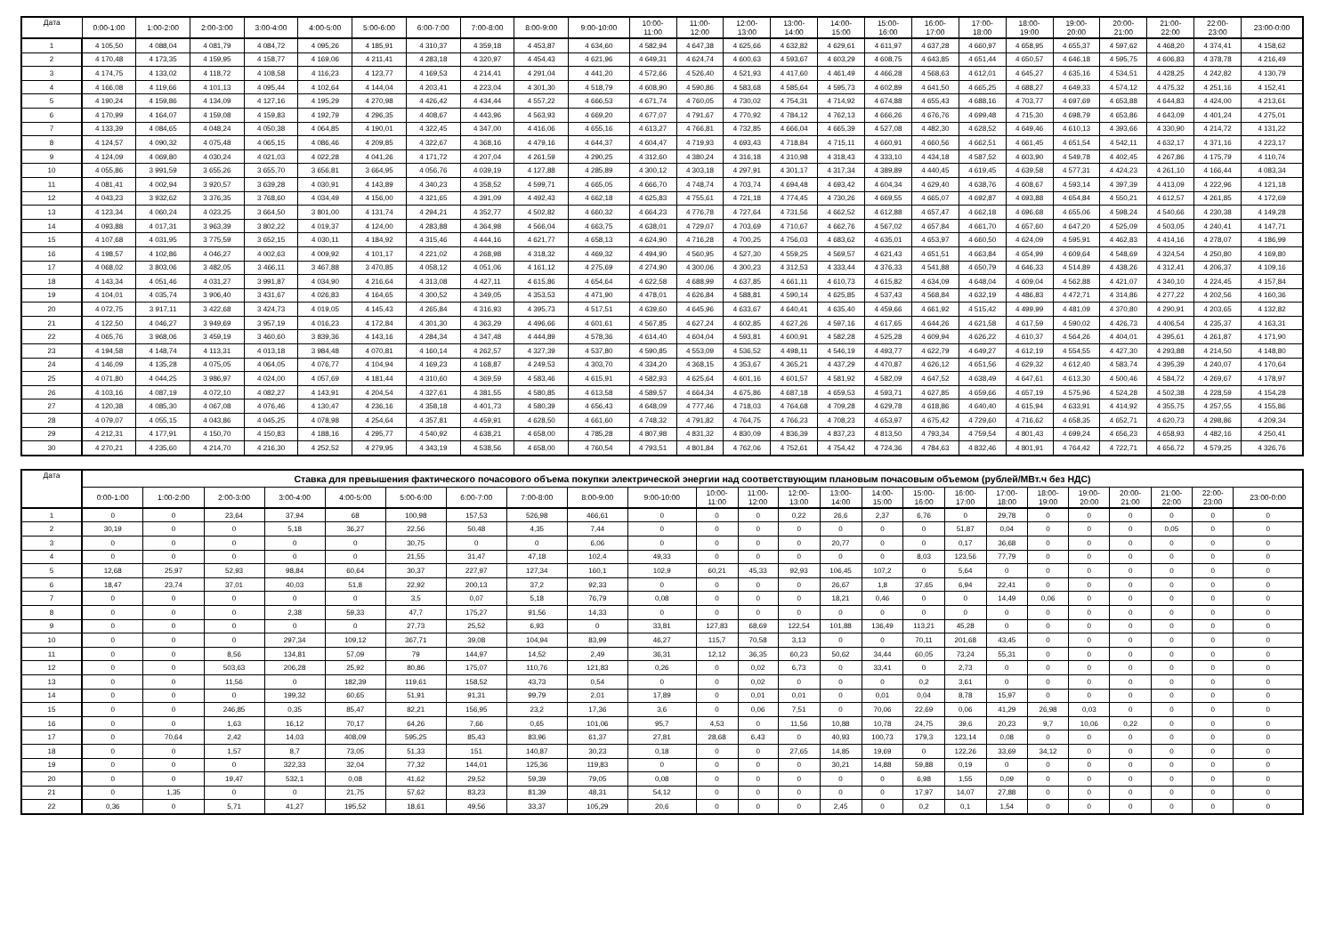| Дата | 0:00-1:00 | 1:00-2:00 | 2:00-3:00 | 3:00-4:00 | 4:00-5:00 | 5:00-6:00 | 6:00-7:00 | 7:00-8:00 | 8:00-9:00 | 9:00-10:00 | 10:00- 11:00 | 11:00- 12:00 | 12:00- 13:00 | 13:00- 14:00 | 14:00- 15:00 | 15:00- 16:00 | 16:00- 17:00 | 17:00- 18:00 | 18:00- 19:00 | 19:00- 20:00 | 20:00- 21:00 | 21:00- 22:00 | 22:00- 23:00 | 23:00-0:00 |
| --- | --- | --- | --- | --- | --- | --- | --- | --- | --- | --- | --- | --- | --- | --- | --- | --- | --- | --- | --- | --- | --- | --- | --- | --- |
| 1 | 4 105,50 | 4 088,04 | 4 081,79 | 4 084,72 | 4 095,26 | 4 185,91 | 4 310,37 | 4 359,18 | 4 453,87 | 4 634,60 | 4 582,94 | 4 647,38 | 4 625,66 | 4 632,82 | 4 629,61 | 4 611,97 | 4 637,28 | 4 660,97 | 4 658,95 | 4 655,37 | 4 597,62 | 4 468,20 | 4 374,41 | 4 158,62 |
| 2 | 4 170,48 | 4 173,35 | 4 159,95 | 4 158,77 | 4 169,06 | 4 211,41 | 4 283,18 | 4 320,97 | 4 454,43 | 4 621,96 | 4 649,31 | 4 624,74 | 4 600,63 | 4 593,67 | 4 603,29 | 4 608,75 | 4 643,85 | 4 651,44 | 4 650,57 | 4 646,18 | 4 595,75 | 4 606,83 | 4 378,78 | 4 216,49 |
| 3 | 4 174,75 | 4 133,02 | 4 118,72 | 4 108,58 | 4 116,23 | 4 123,77 | 4 169,53 | 4 214,41 | 4 291,04 | 4 441,20 | 4 572,66 | 4 526,40 | 4 521,93 | 4 417,60 | 4 461,49 | 4 466,28 | 4 568,63 | 4 612,01 | 4 645,27 | 4 635,16 | 4 534,51 | 4 428,25 | 4 242,82 | 4 130,79 |
| 4 | 4 166,08 | 4 119,66 | 4 101,13 | 4 095,44 | 4 102,64 | 4 144,04 | 4 203,41 | 4 223,04 | 4 301,30 | 4 518,79 | 4 608,90 | 4 590,86 | 4 583,68 | 4 585,64 | 4 595,73 | 4 602,89 | 4 641,50 | 4 665,25 | 4 688,27 | 4 649,33 | 4 574,12 | 4 475,32 | 4 251,16 | 4 152,41 |
| 5 | 4 190,24 | 4 159,86 | 4 134,09 | 4 127,16 | 4 195,29 | 4 270,98 | 4 426,42 | 4 434,44 | 4 557,22 | 4 666,53 | 4 671,74 | 4 760,05 | 4 730,02 | 4 754,31 | 4 714,92 | 4 674,88 | 4 655,43 | 4 688,16 | 4 703,77 | 4 697,69 | 4 653,88 | 4 644,83 | 4 424,00 | 4 213,61 |
| 6 | 4 170,99 | 4 164,07 | 4 159,08 | 4 159,83 | 4 192,79 | 4 296,35 | 4 408,67 | 4 443,96 | 4 563,93 | 4 669,20 | 4 677,07 | 4 791,67 | 4 770,92 | 4 784,12 | 4 762,13 | 4 666,26 | 4 676,76 | 4 699,48 | 4 715,30 | 4 698,79 | 4 653,86 | 4 643,09 | 4 401,24 | 4 275,01 |
| 7 | 4 133,39 | 4 084,65 | 4 048,24 | 4 050,38 | 4 064,85 | 4 190,01 | 4 322,45 | 4 347,00 | 4 416,06 | 4 655,16 | 4 613,27 | 4 766,81 | 4 732,85 | 4 666,04 | 4 665,39 | 4 527,08 | 4 482,30 | 4 628,52 | 4 649,46 | 4 610,13 | 4 393,66 | 4 330,90 | 4 214,72 | 4 131,22 |
| 8 | 4 124,57 | 4 090,32 | 4 075,48 | 4 065,15 | 4 086,46 | 4 209,85 | 4 322,67 | 4 368,16 | 4 479,16 | 4 644,37 | 4 604,47 | 4 719,93 | 4 693,43 | 4 718,84 | 4 715,11 | 4 660,91 | 4 660,56 | 4 662,51 | 4 661,45 | 4 651,54 | 4 542,11 | 4 632,17 | 4 371,16 | 4 223,17 |
| 9 | 4 124,09 | 4 069,80 | 4 030,24 | 4 021,03 | 4 022,28 | 4 041,26 | 4 171,72 | 4 207,04 | 4 261,59 | 4 290,25 | 4 312,60 | 4 380,24 | 4 316,18 | 4 310,98 | 4 318,43 | 4 333,10 | 4 434,18 | 4 587,52 | 4 603,90 | 4 549,78 | 4 402,45 | 4 267,86 | 4 175,79 | 4 110,74 |
| 10 | 4 055,86 | 3 991,59 | 3 655,26 | 3 655,70 | 3 656,81 | 3 664,95 | 4 056,76 | 4 039,19 | 4 127,88 | 4 285,89 | 4 300,12 | 4 303,18 | 4 297,91 | 4 301,17 | 4 317,34 | 4 389,89 | 4 440,45 | 4 619,45 | 4 639,58 | 4 577,31 | 4 424,23 | 4 261,10 | 4 166,44 | 4 083,34 |
| 11 | 4 081,41 | 4 002,94 | 3 920,57 | 3 639,28 | 4 030,91 | 4 143,89 | 4 340,23 | 4 358,52 | 4 599,71 | 4 665,05 | 4 666,70 | 4 748,74 | 4 703,74 | 4 694,48 | 4 693,42 | 4 604,34 | 4 629,40 | 4 638,76 | 4 608,67 | 4 593,14 | 4 397,39 | 4 413,09 | 4 222,96 | 4 121,18 |
| 12 | 4 043,23 | 3 932,62 | 3 376,35 | 3 768,60 | 4 034,49 | 4 156,00 | 4 321,65 | 4 391,09 | 4 492,43 | 4 662,18 | 4 625,83 | 4 755,61 | 4 721,18 | 4 774,45 | 4 730,26 | 4 669,55 | 4 665,07 | 4 692,87 | 4 693,88 | 4 654,84 | 4 550,21 | 4 612,57 | 4 261,85 | 4 172,69 |
| 13 | 4 123,34 | 4 060,24 | 4 023,25 | 3 664,50 | 3 801,00 | 4 131,74 | 4 294,21 | 4 352,77 | 4 502,82 | 4 660,32 | 4 664,23 | 4 776,78 | 4 727,64 | 4 731,56 | 4 662,52 | 4 612,88 | 4 657,47 | 4 662,18 | 4 696,68 | 4 655,06 | 4 598,24 | 4 540,66 | 4 230,38 | 4 149,28 |
| 14 | 4 093,88 | 4 017,31 | 3 963,39 | 3 802,22 | 4 019,37 | 4 124,00 | 4 283,88 | 4 364,98 | 4 566,04 | 4 663,75 | 4 638,01 | 4 729,07 | 4 703,69 | 4 710,67 | 4 662,76 | 4 567,02 | 4 657,84 | 4 661,70 | 4 657,60 | 4 647,20 | 4 525,09 | 4 503,05 | 4 240,41 | 4 147,71 |
| 15 | 4 107,68 | 4 031,95 | 3 775,59 | 3 652,15 | 4 030,11 | 4 184,92 | 4 315,46 | 4 444,16 | 4 621,77 | 4 658,13 | 4 624,90 | 4 716,28 | 4 700,25 | 4 756,03 | 4 683,62 | 4 635,01 | 4 653,97 | 4 660,50 | 4 624,09 | 4 595,91 | 4 462,83 | 4 414,16 | 4 278,07 | 4 186,99 |
| 16 | 4 198,57 | 4 102,86 | 4 046,27 | 4 002,63 | 4 009,92 | 4 101,17 | 4 221,02 | 4 268,98 | 4 318,32 | 4 469,32 | 4 494,90 | 4 560,95 | 4 527,30 | 4 559,25 | 4 569,57 | 4 621,43 | 4 651,51 | 4 663,84 | 4 654,99 | 4 609,64 | 4 548,69 | 4 324,54 | 4 250,80 | 4 169,80 |
| 17 | 4 068,02 | 3 803,06 | 3 482,05 | 3 466,11 | 3 467,88 | 3 470,85 | 4 058,12 | 4 051,06 | 4 161,12 | 4 275,69 | 4 274,90 | 4 300,06 | 4 300,23 | 4 312,53 | 4 333,44 | 4 376,33 | 4 541,88 | 4 650,79 | 4 646,33 | 4 514,89 | 4 438,26 | 4 312,41 | 4 206,37 | 4 109,16 |
| 18 | 4 143,34 | 4 051,46 | 4 031,27 | 3 991,87 | 4 034,90 | 4 216,64 | 4 313,08 | 4 427,11 | 4 615,86 | 4 654,64 | 4 622,58 | 4 688,99 | 4 637,85 | 4 661,11 | 4 610,73 | 4 615,82 | 4 634,09 | 4 648,04 | 4 609,04 | 4 562,88 | 4 421,07 | 4 340,10 | 4 224,45 | 4 157,84 |
| 19 | 4 104,01 | 4 035,74 | 3 906,40 | 3 431,67 | 4 026,83 | 4 164,65 | 4 300,52 | 4 349,05 | 4 353,53 | 4 471,90 | 4 478,01 | 4 626,84 | 4 588,81 | 4 590,14 | 4 625,85 | 4 537,43 | 4 568,84 | 4 632,19 | 4 486,83 | 4 472,71 | 4 314,86 | 4 277,22 | 4 202,56 | 4 160,36 |
| 20 | 4 072,75 | 3 917,11 | 3 422,68 | 3 424,73 | 4 019,05 | 4 145,43 | 4 265,84 | 4 316,93 | 4 395,73 | 4 517,51 | 4 639,60 | 4 645,96 | 4 633,67 | 4 640,41 | 4 635,40 | 4 459,66 | 4 661,92 | 4 515,42 | 4 499,99 | 4 481,09 | 4 370,80 | 4 290,91 | 4 203,65 | 4 132,82 |
| 21 | 4 122,50 | 4 046,27 | 3 949,69 | 3 957,19 | 4 016,23 | 4 172,84 | 4 301,30 | 4 363,29 | 4 496,66 | 4 601,61 | 4 567,85 | 4 627,24 | 4 602,85 | 4 627,26 | 4 597,16 | 4 617,65 | 4 644,26 | 4 621,58 | 4 617,59 | 4 590,02 | 4 426,73 | 4 406,54 | 4 235,37 | 4 163,31 |
| 22 | 4 065,76 | 3 968,06 | 3 459,19 | 3 460,60 | 3 839,36 | 4 143,16 | 4 284,34 | 4 347,48 | 4 444,89 | 4 578,36 | 4 614,40 | 4 604,04 | 4 593,81 | 4 600,91 | 4 582,28 | 4 525,28 | 4 609,94 | 4 626,22 | 4 610,37 | 4 564,26 | 4 404,01 | 4 395,61 | 4 261,87 | 4 171,90 |
| 23 | 4 194,58 | 4 148,74 | 4 113,31 | 4 013,18 | 3 984,48 | 4 070,81 | 4 160,14 | 4 262,57 | 4 327,39 | 4 537,80 | 4 590,85 | 4 553,09 | 4 536,52 | 4 498,11 | 4 546,19 | 4 493,77 | 4 622,79 | 4 649,27 | 4 612,19 | 4 554,55 | 4 427,30 | 4 293,88 | 4 214,50 | 4 148,80 |
| 24 | 4 146,09 | 4 135,28 | 4 075,05 | 4 064,05 | 4 076,77 | 4 104,94 | 4 169,23 | 4 168,87 | 4 249,53 | 4 303,70 | 4 334,20 | 4 368,15 | 4 353,67 | 4 365,21 | 4 437,29 | 4 470,87 | 4 626,12 | 4 651,56 | 4 629,32 | 4 612,40 | 4 583,74 | 4 395,39 | 4 240,07 | 4 170,64 |
| 25 | 4 071,80 | 4 044,25 | 3 986,97 | 4 024,00 | 4 057,69 | 4 181,44 | 4 310,60 | 4 369,59 | 4 583,46 | 4 615,91 | 4 582,93 | 4 625,64 | 4 601,16 | 4 601,57 | 4 581,92 | 4 582,09 | 4 647,52 | 4 638,49 | 4 647,61 | 4 613,30 | 4 500,46 | 4 584,72 | 4 269,67 | 4 178,97 |
| 26 | 4 103,16 | 4 087,19 | 4 072,10 | 4 082,27 | 4 143,91 | 4 204,54 | 4 327,61 | 4 381,55 | 4 580,85 | 4 613,58 | 4 589,57 | 4 664,34 | 4 675,86 | 4 687,18 | 4 659,53 | 4 593,71 | 4 627,85 | 4 659,66 | 4 657,19 | 4 575,96 | 4 524,28 | 4 502,38 | 4 228,59 | 4 154,28 |
| 27 | 4 120,38 | 4 085,30 | 4 067,08 | 4 076,46 | 4 130,47 | 4 236,16 | 4 358,18 | 4 401,73 | 4 580,39 | 4 656,43 | 4 648,09 | 4 777,46 | 4 718,03 | 4 764,68 | 4 709,28 | 4 629,78 | 4 618,86 | 4 640,40 | 4 615,94 | 4 633,91 | 4 414,92 | 4 355,75 | 4 257,55 | 4 155,86 |
| 28 | 4 079,07 | 4 055,15 | 4 043,86 | 4 045,25 | 4 078,98 | 4 254,64 | 4 357,81 | 4 459,91 | 4 628,50 | 4 661,60 | 4 748,32 | 4 791,82 | 4 764,75 | 4 766,23 | 4 708,23 | 4 653,97 | 4 675,42 | 4 729,60 | 4 716,62 | 4 658,35 | 4 652,71 | 4 620,73 | 4 298,86 | 4 209,34 |
| 29 | 4 212,31 | 4 177,91 | 4 150,70 | 4 150,83 | 4 188,16 | 4 295,77 | 4 540,92 | 4 638,21 | 4 658,00 | 4 785,28 | 4 807,98 | 4 831,32 | 4 830,09 | 4 836,39 | 4 837,23 | 4 813,50 | 4 793,34 | 4 759,54 | 4 801,43 | 4 699,24 | 4 656,23 | 4 658,93 | 4 482,16 | 4 250,41 |
| 30 | 4 270,21 | 4 235,60 | 4 214,70 | 4 216,30 | 4 252,52 | 4 279,95 | 4 343,19 | 4 538,56 | 4 658,00 | 4 760,54 | 4 793,51 | 4 801,84 | 4 762,06 | 4 752,61 | 4 754,42 | 4 724,36 | 4 784,63 | 4 832,46 | 4 801,91 | 4 764,42 | 4 722,71 | 4 656,72 | 4 579,25 | 4 326,76 |
| Дата | Ставка для превышения фактического почасового объема покупки электрической энергии над соответствующим плановым почасовым объемом (рублей/МВт.ч без НДС) | | | | | | | | | | | | | | | | | | | | | | | |
| --- | --- | --- | --- | --- | --- | --- | --- | --- | --- | --- | --- | --- | --- | --- | --- | --- | --- | --- | --- | --- | --- | --- | --- | --- |
| | 0:00-1:00 | 1:00-2:00 | 2:00-3:00 | 3:00-4:00 | 4:00-5:00 | 5:00-6:00 | 6:00-7:00 | 7:00-8:00 | 8:00-9:00 | 9:00-10:00 | 10:00- 11:00 | 11:00- 12:00 | 12:00- 13:00 | 13:00- 14:00 | 14:00- 15:00 | 15:00- 16:00 | 16:00- 17:00 | 17:00- 18:00 | 18:00- 19:00 | 19:00- 20:00 | 20:00- 21:00 | 21:00- 22:00 | 22:00- 23:00 | 23:00-0:00 |
| 1 | 0 | 0 | 23,64 | 37,94 | 68 | 100,98 | 157,53 | 526,98 | 466,61 | 0 | 0 | 0 | 0,22 | 26,6 | 2,37 | 6,76 | 0 | 29,78 | 0 | 0 | 0 | 0 | 0 | 0 |
| 2 | 30,19 | 0 | 0 | 5,18 | 36,27 | 22,56 | 50,48 | 4,35 | 7,44 | 0 | 0 | 0 | 0 | 0 | 0 | 0 | 51,87 | 0,04 | 0 | 0 | 0 | 0,05 | 0 | 0 |
| 3 | 0 | 0 | 0 | 0 | 0 | 30,75 | 0 | 0 | 6,06 | 0 | 0 | 0 | 0 | 20,77 | 0 | 0 | 0,17 | 36,68 | 0 | 0 | 0 | 0 | 0 | 0 |
| 4 | 0 | 0 | 0 | 0 | 0 | 21,55 | 31,47 | 47,18 | 102,4 | 49,33 | 0 | 0 | 0 | 0 | 0 | 8,03 | 123,56 | 77,79 | 0 | 0 | 0 | 0 | 0 | 0 |
| 5 | 12,68 | 25,97 | 52,93 | 98,84 | 60,64 | 30,37 | 227,97 | 127,34 | 160,1 | 102,9 | 60,21 | 45,33 | 92,93 | 106,45 | 107,2 | 0 | 5,64 | 0 | 0 | 0 | 0 | 0 | 0 | 0 |
| 6 | 18,47 | 23,74 | 37,01 | 40,03 | 51,8 | 22,92 | 200,13 | 37,2 | 92,33 | 0 | 0 | 0 | 0 | 26,67 | 1,8 | 37,65 | 6,94 | 22,41 | 0 | 0 | 0 | 0 | 0 | 0 |
| 7 | 0 | 0 | 0 | 0 | 0 | 3,5 | 0,07 | 5,18 | 76,79 | 0,08 | 0 | 0 | 0 | 18,21 | 0,46 | 0 | 0 | 14,49 | 0,06 | 0 | 0 | 0 | 0 | 0 |
| 8 | 0 | 0 | 0 | 2,38 | 59,33 | 47,7 | 175,27 | 91,56 | 14,33 | 0 | 0 | 0 | 0 | 0 | 0 | 0 | 0 | 0 | 0 | 0 | 0 | 0 | 0 | 0 |
| 9 | 0 | 0 | 0 | 0 | 0 | 27,73 | 25,52 | 6,93 | 0 | 33,81 | 127,83 | 68,69 | 122,54 | 101,88 | 136,49 | 113,21 | 45,28 | 0 | 0 | 0 | 0 | 0 | 0 | 0 |
| 10 | 0 | 0 | 0 | 297,34 | 109,12 | 367,71 | 39,08 | 104,94 | 83,99 | 46,27 | 115,7 | 70,58 | 3,13 | 0 | 0 | 70,11 | 201,68 | 43,45 | 0 | 0 | 0 | 0 | 0 | 0 |
| 11 | 0 | 0 | 8,56 | 134,81 | 57,09 | 79 | 144,97 | 14,52 | 2,49 | 36,31 | 12,12 | 36,35 | 60,23 | 50,62 | 34,44 | 60,05 | 73,24 | 55,31 | 0 | 0 | 0 | 0 | 0 | 0 |
| 12 | 0 | 0 | 503,63 | 206,28 | 25,92 | 80,86 | 175,07 | 110,76 | 121,83 | 0,26 | 0 | 0,02 | 6,73 | 0 | 33,41 | 0 | 2,73 | 0 | 0 | 0 | 0 | 0 | 0 | 0 |
| 13 | 0 | 0 | 11,56 | 0 | 182,39 | 119,61 | 158,52 | 43,73 | 0,54 | 0 | 0 | 0,02 | 0 | 0 | 0 | 0,2 | 3,61 | 0 | 0 | 0 | 0 | 0 | 0 | 0 |
| 14 | 0 | 0 | 0 | 199,32 | 60,65 | 51,91 | 91,31 | 99,79 | 2,01 | 17,89 | 0 | 0,01 | 0,01 | 0 | 0,01 | 0,04 | 8,78 | 15,97 | 0 | 0 | 0 | 0 | 0 | 0 |
| 15 | 0 | 0 | 246,85 | 0,35 | 85,47 | 82,21 | 156,95 | 23,2 | 17,36 | 3,6 | 0 | 0,06 | 7,51 | 0 | 70,06 | 22,69 | 0,06 | 41,29 | 26,98 | 0,03 | 0 | 0 | 0 | 0 |
| 16 | 0 | 0 | 1,63 | 16,12 | 70,17 | 64,26 | 7,66 | 0,65 | 101,06 | 95,7 | 4,53 | 0 | 11,56 | 10,88 | 10,78 | 24,75 | 39,6 | 20,23 | 9,7 | 10,06 | 0,22 | 0 | 0 | 0 |
| 17 | 0 | 70,64 | 2,42 | 14,03 | 408,09 | 595,25 | 85,43 | 83,96 | 61,37 | 27,81 | 28,68 | 6,43 | 0 | 40,93 | 100,73 | 179,3 | 123,14 | 0,08 | 0 | 0 | 0 | 0 | 0 | 0 |
| 18 | 0 | 0 | 1,57 | 8,7 | 73,05 | 51,33 | 151 | 140,87 | 30,23 | 0,18 | 0 | 0 | 27,65 | 14,85 | 19,69 | 0 | 122,26 | 33,69 | 34,12 | 0 | 0 | 0 | 0 | 0 |
| 19 | 0 | 0 | 0 | 322,33 | 32,04 | 77,32 | 144,01 | 125,36 | 119,83 | 0 | 0 | 0 | 0 | 30,21 | 14,88 | 59,88 | 0,19 | 0 | 0 | 0 | 0 | 0 | 0 | 0 |
| 20 | 0 | 0 | 19,47 | 532,1 | 0,08 | 41,62 | 29,52 | 59,39 | 79,05 | 0,08 | 0 | 0 | 0 | 0 | 0 | 6,98 | 1,55 | 0,09 | 0 | 0 | 0 | 0 | 0 | 0 |
| 21 | 0 | 1,35 | 0 | 0 | 21,75 | 57,62 | 83,23 | 81,39 | 48,31 | 54,12 | 0 | 0 | 0 | 0 | 0 | 17,97 | 14,07 | 27,88 | 0 | 0 | 0 | 0 | 0 | 0 |
| 22 | 0,36 | 0 | 5,71 | 41,27 | 195,52 | 18,61 | 49,56 | 33,37 | 105,29 | 20,6 | 0 | 0 | 0 | 2,45 | 0 | 0,2 | 0,1 | 1,54 | 0 | 0 | 0 | 0 | 0 | 0 |